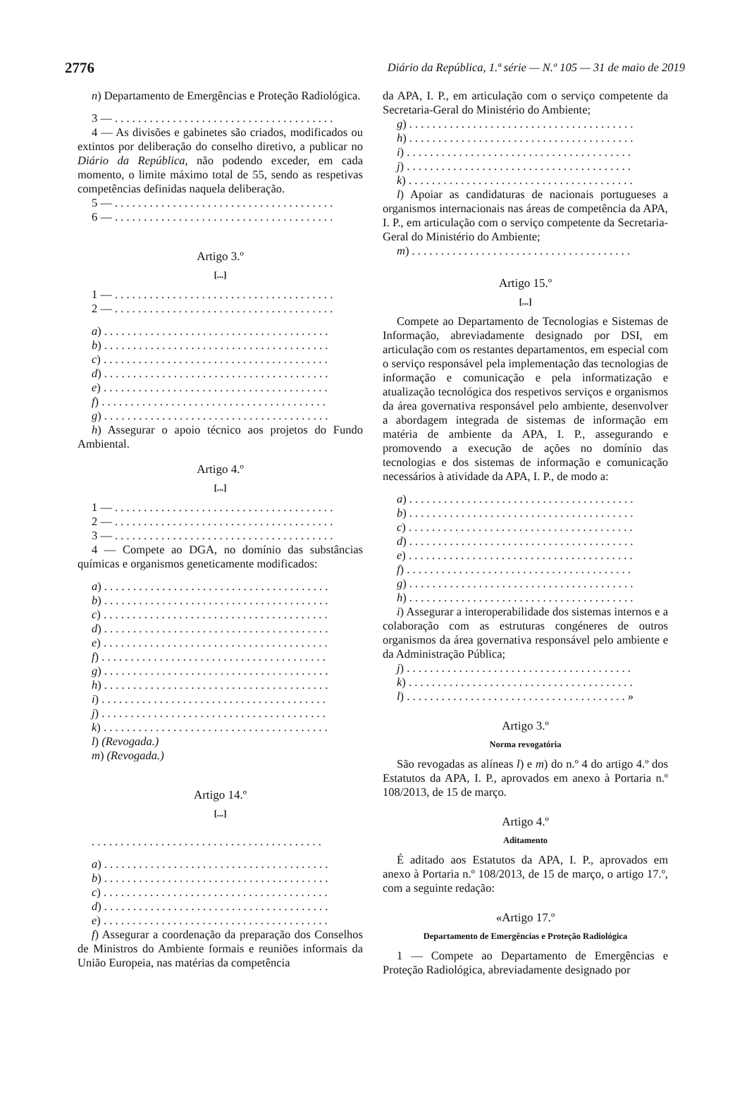2776 Diário da República, 1.ª série — N.º 105 — 31 de maio de 2019
n) Departamento de Emergências e Proteção Radiológica.
3 — . . . . . . . . . . . . . . . . . . . . . . . . . . . . . . . . . . . . . .
4 — As divisões e gabinetes são criados, modificados ou extintos por deliberação do conselho diretivo, a publicar no Diário da República, não podendo exceder, em cada momento, o limite máximo total de 55, sendo as respetivas competências definidas naquela deliberação.
5 — . . . . . . . . . . . . . . . . . . . . . . . . . . . . . . . . . . . . . .
6 — . . . . . . . . . . . . . . . . . . . . . . . . . . . . . . . . . . . . . .
Artigo 3.º
[...]
1 — . . . . . . . . . . . . . . . . . . . . . . . . . . . . . . . . . . . . . .
2 — . . . . . . . . . . . . . . . . . . . . . . . . . . . . . . . . . . . . . .
a) . . . . . . . . . . . . . . . . . . . . . . . . . . . . . . . . . . . . . . .
b) . . . . . . . . . . . . . . . . . . . . . . . . . . . . . . . . . . . . . . .
c) . . . . . . . . . . . . . . . . . . . . . . . . . . . . . . . . . . . . . . .
d) . . . . . . . . . . . . . . . . . . . . . . . . . . . . . . . . . . . . . . .
e) . . . . . . . . . . . . . . . . . . . . . . . . . . . . . . . . . . . . . . .
f) . . . . . . . . . . . . . . . . . . . . . . . . . . . . . . . . . . . . . . .
g) . . . . . . . . . . . . . . . . . . . . . . . . . . . . . . . . . . . . . . .
h) Assegurar o apoio técnico aos projetos do Fundo Ambiental.
Artigo 4.º
[...]
1 — . . . . . . . . . . . . . . . . . . . . . . . . . . . . . . . . . . . . . .
2 — . . . . . . . . . . . . . . . . . . . . . . . . . . . . . . . . . . . . . .
3 — . . . . . . . . . . . . . . . . . . . . . . . . . . . . . . . . . . . . . .
4 — Compete ao DGA, no domínio das substâncias químicas e organismos geneticamente modificados:
a) . . . . . . . . . . . . . . . . . . . . . . . . . . . . . . . . . . . . . . .
b) . . . . . . . . . . . . . . . . . . . . . . . . . . . . . . . . . . . . . . .
c) . . . . . . . . . . . . . . . . . . . . . . . . . . . . . . . . . . . . . . .
d) . . . . . . . . . . . . . . . . . . . . . . . . . . . . . . . . . . . . . . .
e) . . . . . . . . . . . . . . . . . . . . . . . . . . . . . . . . . . . . . . .
f) . . . . . . . . . . . . . . . . . . . . . . . . . . . . . . . . . . . . . . .
g) . . . . . . . . . . . . . . . . . . . . . . . . . . . . . . . . . . . . . . .
h) . . . . . . . . . . . . . . . . . . . . . . . . . . . . . . . . . . . . . . .
i) . . . . . . . . . . . . . . . . . . . . . . . . . . . . . . . . . . . . . . .
j) . . . . . . . . . . . . . . . . . . . . . . . . . . . . . . . . . . . . . . .
k) . . . . . . . . . . . . . . . . . . . . . . . . . . . . . . . . . . . . . . .
l) (Revogada.)
m) (Revogada.)
Artigo 14.º
[...]
. . . . . . . . . . . . . . . . . . . . . . . . . . . . . . . . . . . . . . . .
a) . . . . . . . . . . . . . . . . . . . . . . . . . . . . . . . . . . . . . . .
b) . . . . . . . . . . . . . . . . . . . . . . . . . . . . . . . . . . . . . . .
c) . . . . . . . . . . . . . . . . . . . . . . . . . . . . . . . . . . . . . . .
d) . . . . . . . . . . . . . . . . . . . . . . . . . . . . . . . . . . . . . . .
e) . . . . . . . . . . . . . . . . . . . . . . . . . . . . . . . . . . . . . . .
f) Assegurar a coordenação da preparação dos Conselhos de Ministros do Ambiente formais e reuniões informais da União Europeia, nas matérias da competência
da APA, I. P., em articulação com o serviço competente da Secretaria-Geral do Ministério do Ambiente;
g) . . . . . . . . . . . . . . . . . . . . . . . . . . . . . . . . . . . . . . .
h) . . . . . . . . . . . . . . . . . . . . . . . . . . . . . . . . . . . . . . .
i) . . . . . . . . . . . . . . . . . . . . . . . . . . . . . . . . . . . . . . .
j) . . . . . . . . . . . . . . . . . . . . . . . . . . . . . . . . . . . . . . .
k) . . . . . . . . . . . . . . . . . . . . . . . . . . . . . . . . . . . . . . .
l) Apoiar as candidaturas de nacionais portugueses a organismos internacionais nas áreas de competência da APA, I. P., em articulação com o serviço competente da Secretaria-Geral do Ministério do Ambiente;
m) . . . . . . . . . . . . . . . . . . . . . . . . . . . . . . . . . . . . . .
Artigo 15.º
[...]
Compete ao Departamento de Tecnologias e Sistemas de Informação, abreviadamente designado por DSI, em articulação com os restantes departamentos, em especial com o serviço responsável pela implementação das tecnologias de informação e comunicação e pela informatização e atualização tecnológica dos respetivos serviços e organismos da área governativa responsável pelo ambiente, desenvolver a abordagem integrada de sistemas de informação em matéria de ambiente da APA, I. P., assegurando e promovendo a execução de ações no domínio das tecnologias e dos sistemas de informação e comunicação necessários à atividade da APA, I. P., de modo a:
a) . . . . . . . . . . . . . . . . . . . . . . . . . . . . . . . . . . . . . . .
b) . . . . . . . . . . . . . . . . . . . . . . . . . . . . . . . . . . . . . . .
c) . . . . . . . . . . . . . . . . . . . . . . . . . . . . . . . . . . . . . . .
d) . . . . . . . . . . . . . . . . . . . . . . . . . . . . . . . . . . . . . . .
e) . . . . . . . . . . . . . . . . . . . . . . . . . . . . . . . . . . . . . . .
f) . . . . . . . . . . . . . . . . . . . . . . . . . . . . . . . . . . . . . . .
g) . . . . . . . . . . . . . . . . . . . . . . . . . . . . . . . . . . . . . . .
h) . . . . . . . . . . . . . . . . . . . . . . . . . . . . . . . . . . . . . . .
i) Assegurar a interoperabilidade dos sistemas internos e a colaboração com as estruturas congéneres de outros organismos da área governativa responsável pelo ambiente e da Administração Pública;
j) . . . . . . . . . . . . . . . . . . . . . . . . . . . . . . . . . . . . . . .
k) . . . . . . . . . . . . . . . . . . . . . . . . . . . . . . . . . . . . . . .
l) . . . . . . . . . . . . . . . . . . . . . . . . . . . . . . . . . . . . . . »
Artigo 3.º
Norma revogatória
São revogadas as alíneas l) e m) do n.º 4 do artigo 4.º dos Estatutos da APA, I. P., aprovados em anexo à Portaria n.º 108/2013, de 15 de março.
Artigo 4.º
Aditamento
É aditado aos Estatutos da APA, I. P., aprovados em anexo à Portaria n.º 108/2013, de 15 de março, o artigo 17.º, com a seguinte redação:
«Artigo 17.º
Departamento de Emergências e Proteção Radiológica
1 — Compete ao Departamento de Emergências e Proteção Radiológica, abreviadamente designado por